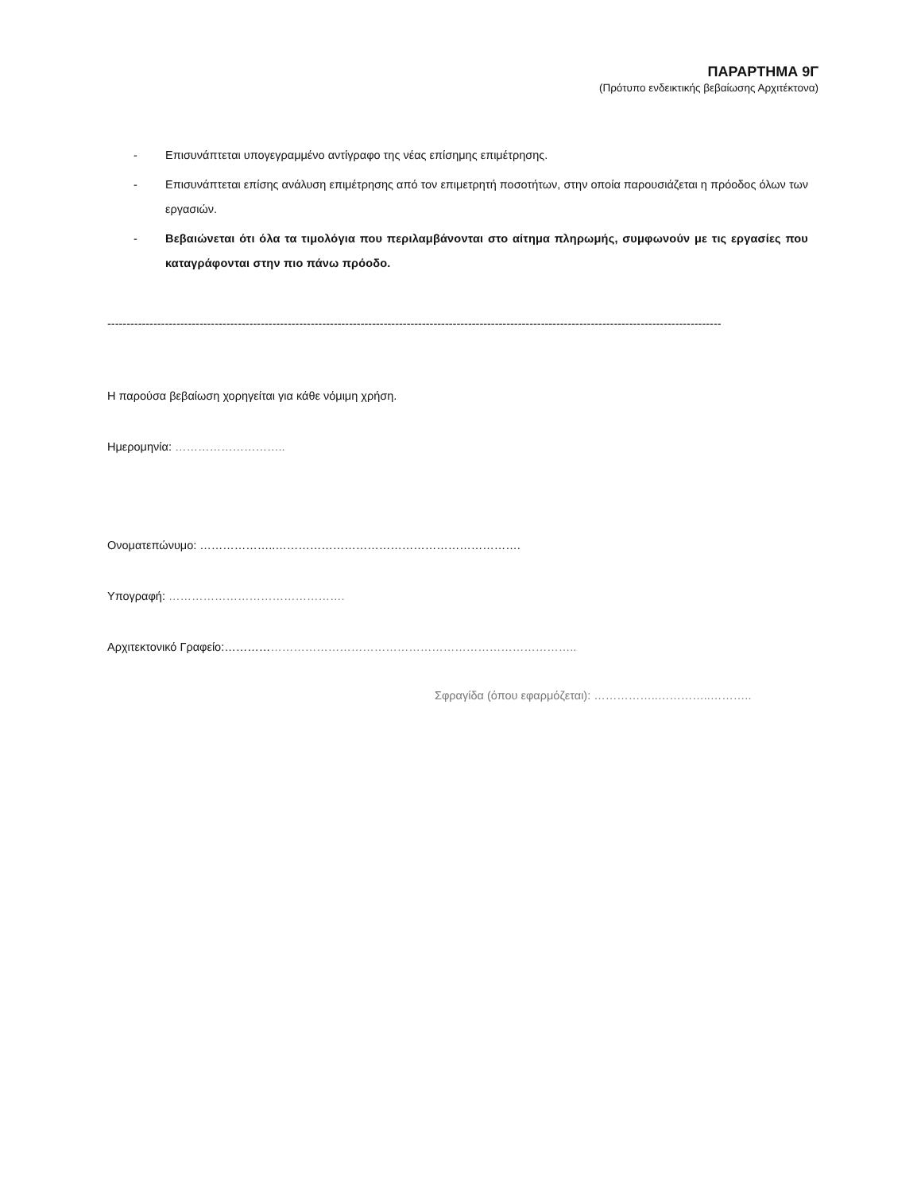ΠΑΡΑΡΤΗΜΑ 9Γ
(Πρότυπο ενδεικτικής βεβαίωσης Αρχιτέκτονα)
- Επισυνάπτεται υπογεγραμμένο αντίγραφο της νέας επίσημης επιμέτρησης.
- Επισυνάπτεται επίσης ανάλυση επιμέτρησης από τον επιμετρητή ποσοτήτων, στην οποία παρουσιάζεται η πρόοδος όλων των εργασιών.
- Βεβαιώνεται ότι όλα τα τιμολόγια που περιλαμβάνονται στο αίτημα πληρωμής, συμφωνούν με τις εργασίες που καταγράφονται στην πιο πάνω πρόοδο.
----------------------------------------------------------------------------------------------------------------------------------------------------------------
Η παρούσα βεβαίωση χορηγείται για κάθε νόμιμη χρήση.
Ημερομηνία: ………………………..
Ονοματεπώνυμο: ………………..……………………………………………………….
Υπογραφή: ……………………………………….
Αρχιτεκτονικό Γραφείο:………………………………………………………………………………..
Σφραγίδα (όπου εφαρμόζεται): ……………..…………..………..